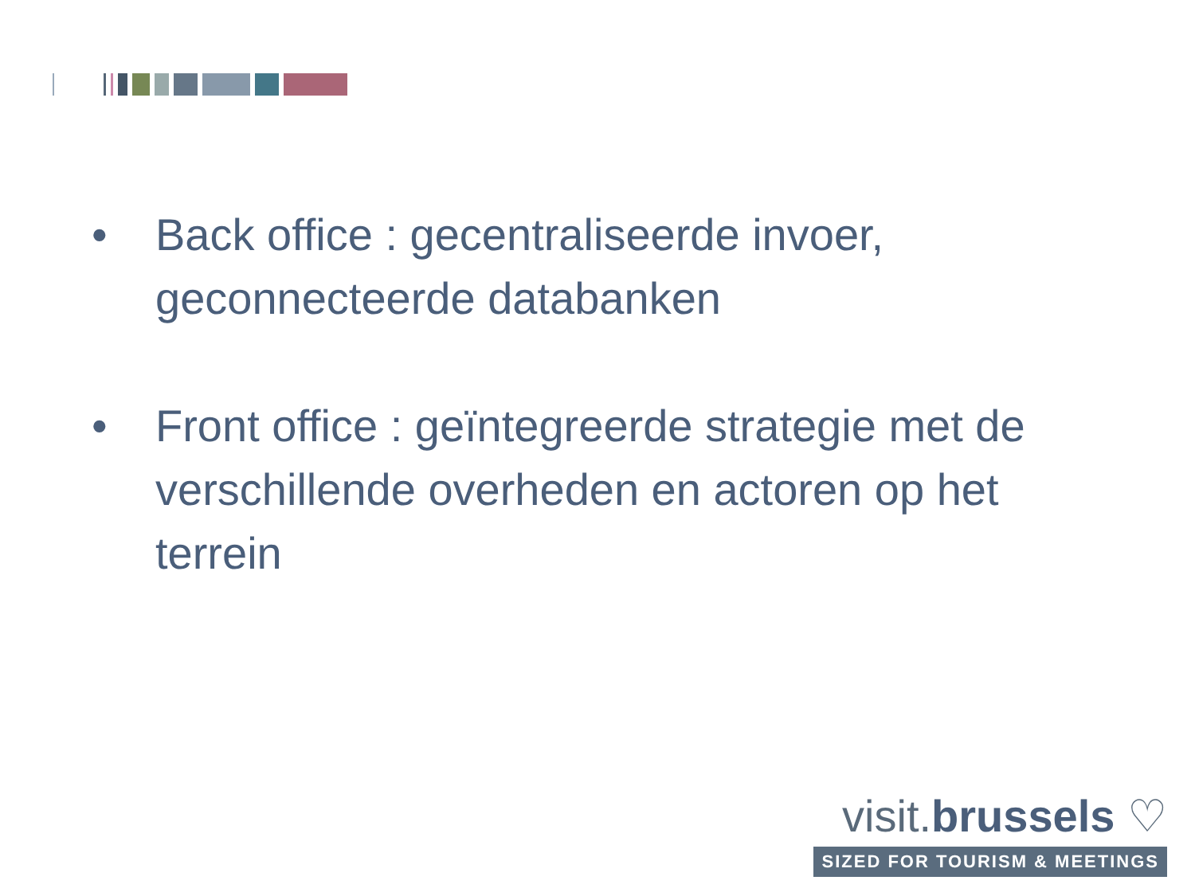• Back office : gecentraliseerde invoer, geconnecteerde databanken
• Front office : geïntegreerde strategie met de verschillende overheden en actoren op het terrein
visit.brussels ♡
SIZED FOR TOURISM & MEETINGS